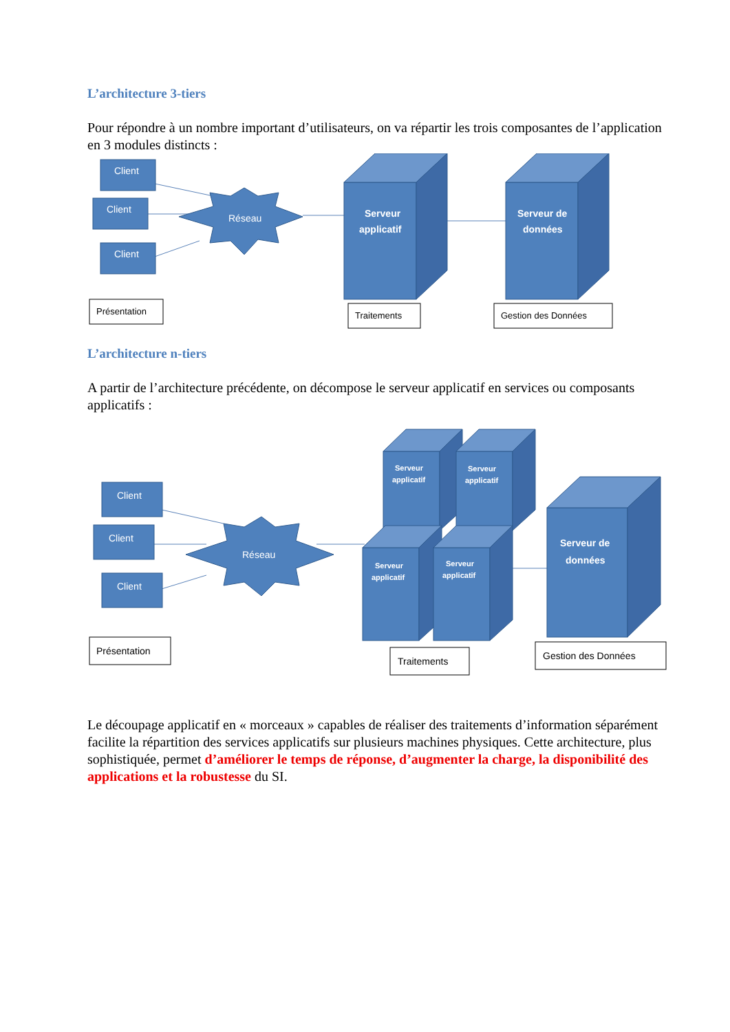L’architecture 3-tiers
Pour répondre à un nombre important d’utilisateurs, on va répartir les trois composantes de l’application en 3 modules distincts :
Client
Client
Client
Réseau
Serveur
applicatif
Serveur de
données
Présentation
Traitements
Gestion des Données
L’architecture n-tiers
A partir de l’architecture précédente, on décompose le serveur applicatif en services ou composants applicatifs :
Client
Client
Client
Réseau
Serveur
applicatif
Serveur
applicatif
Serveur
applicatif
Serveur
applicatif
Serveur de
données
Présentation
Traitements
Gestion des Données
Le découpage applicatif en « morceaux » capables de réaliser des traitements d’information séparément facilite la répartition des services applicatifs sur plusieurs machines physiques. Cette architecture, plus sophistiquée, permet d’améliorer le temps de réponse, d’augmenter la charge, la disponibilité des applications et la robustesse du SI.